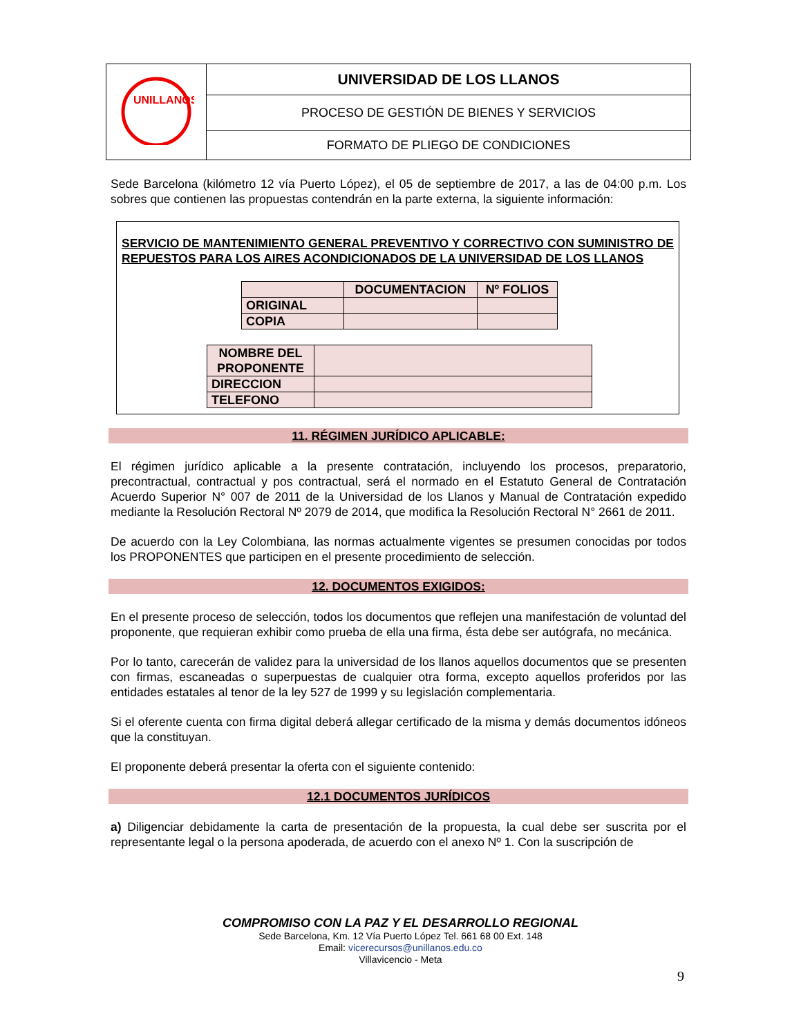| UNILLANOS | UNIVERSIDAD DE LOS LLANOS |
| | PROCESO DE GESTIÓN DE BIENES Y SERVICIOS |
| | FORMATO DE PLIEGO DE CONDICIONES |
Sede Barcelona (kilómetro 12 vía Puerto López), el 05 de septiembre de 2017, a las de 04:00 p.m. Los sobres que contienen las propuestas contendrán en la parte externa, la siguiente información:
SERVICIO DE MANTENIMIENTO GENERAL PREVENTIVO Y CORRECTIVO CON SUMINISTRO DE REPUESTOS PARA LOS AIRES ACONDICIONADOS DE LA UNIVERSIDAD DE LOS LLANOS
| | DOCUMENTACION | Nº FOLIOS |
| --- | --- | --- |
| ORIGINAL | | |
| COPIA | | |
| NOMBRE DEL PROPONENTE | |
| DIRECCION | |
| TELEFONO | |
11. RÉGIMEN JURÍDICO APLICABLE:
El régimen jurídico aplicable a la presente contratación, incluyendo los procesos, preparatorio, precontractual, contractual y pos contractual, será el normado en el Estatuto General de Contratación Acuerdo Superior N° 007 de 2011 de la Universidad de los Llanos y Manual de Contratación expedido mediante la Resolución Rectoral Nº 2079 de 2014, que modifica la Resolución Rectoral N° 2661 de 2011.
De acuerdo con la Ley Colombiana, las normas actualmente vigentes se presumen conocidas por todos los PROPONENTES que participen en el presente procedimiento de selección.
12. DOCUMENTOS EXIGIDOS:
En el presente proceso de selección, todos los documentos que reflejen una manifestación de voluntad del proponente, que requieran exhibir como prueba de ella una firma, ésta debe ser autógrafa, no mecánica.
Por lo tanto, carecerán de validez para la universidad de los llanos aquellos documentos que se presenten con firmas, escaneadas o superpuestas de cualquier otra forma, excepto aquellos proferidos por las entidades estatales al tenor de la ley 527 de 1999 y su legislación complementaria.
Si el oferente cuenta con firma digital deberá allegar certificado de la misma y demás documentos idóneos que la constituyan.
El proponente deberá presentar la oferta con el siguiente contenido:
12.1 DOCUMENTOS JURÍDICOS
a) Diligenciar debidamente la carta de presentación de la propuesta, la cual debe ser suscrita por el representante legal o la persona apoderada, de acuerdo con el anexo Nº 1. Con la suscripción de
COMPROMISO CON LA PAZ Y EL DESARROLLO REGIONAL
Sede Barcelona, Km. 12 Vía Puerto López Tel. 661 68 00 Ext. 148
Email: vicerecursos@unillanos.edu.co
Villavicencio - Meta
9